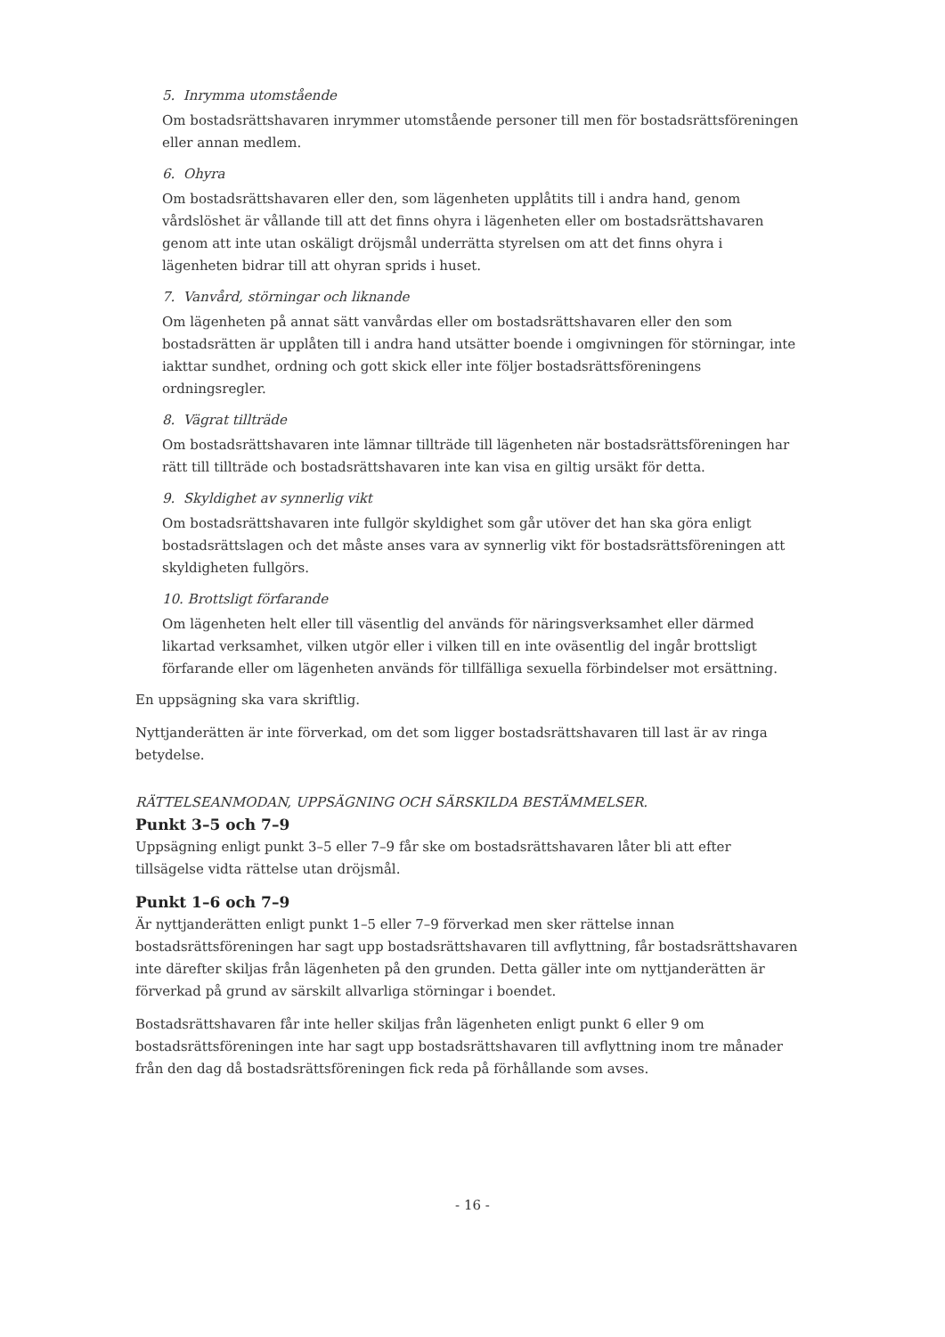5. Inrymma utomstående
Om bostadsrättshavaren inrymmer utomstående personer till men för bostadsrättsföreningen eller annan medlem.
6. Ohyra
Om bostadsrättshavaren eller den, som lägenheten upplåtits till i andra hand, genom vårdslöshet är vållande till att det finns ohyra i lägenheten eller om bostadsrättshavaren genom att inte utan oskäligt dröjsmål underrätta styrelsen om att det finns ohyra i lägenheten bidrar till att ohyran sprids i huset.
7. Vanvård, störningar och liknande
Om lägenheten på annat sätt vanvårdas eller om bostadsrättshavaren eller den som bostadsrätten är upplåten till i andra hand utsätter boende i omgivningen för störningar, inte iakttar sundhet, ordning och gott skick eller inte följer bostadsrättsföreningens ordningsregler.
8. Vägrat tillträde
Om bostadsrättshavaren inte lämnar tillträde till lägenheten när bostadsrättsföreningen har rätt till tillträde och bostadsrättshavaren inte kan visa en giltig ursäkt för detta.
9. Skyldighet av synnerlig vikt
Om bostadsrättshavaren inte fullgör skyldighet som går utöver det han ska göra enligt bostadsrättslagen och det måste anses vara av synnerlig vikt för bostadsrättsföreningen att skyldigheten fullgörs.
10. Brottsligt förfarande
Om lägenheten helt eller till väsentlig del används för näringsverksamhet eller därmed likartad verksamhet, vilken utgör eller i vilken till en inte oväsentlig del ingår brottsligt förfarande eller om lägenheten används för tillfälliga sexuella förbindelser mot ersättning.
En uppsägning ska vara skriftlig.
Nyttjanderätten är inte förverkad, om det som ligger bostadsrättshavaren till last är av ringa betydelse.
RÄTTELSEANMODAN, UPPSÄGNING OCH SÄRSKILDA BESTÄMMELSER.
Punkt 3–5 och 7–9
Uppsägning enligt punkt 3–5 eller 7–9 får ske om bostadsrättshavaren låter bli att efter tillsägelse vidta rättelse utan dröjsmål.
Punkt 1–6 och 7–9
Är nyttjanderätten enligt punkt 1–5 eller 7–9 förverkad men sker rättelse innan bostadsrättsföreningen har sagt upp bostadsrättshavaren till avflyttning, får bostadsrättshavaren inte därefter skiljas från lägenheten på den grunden. Detta gäller inte om nyttjanderätten är förverkad på grund av särskilt allvarliga störningar i boendet.
Bostadsrättshavaren får inte heller skiljas från lägenheten enligt punkt 6 eller 9 om bostadsrättsföreningen inte har sagt upp bostadsrättshavaren till avflyttning inom tre månader från den dag då bostadsrättsföreningen fick reda på förhållande som avses.
- 16 -